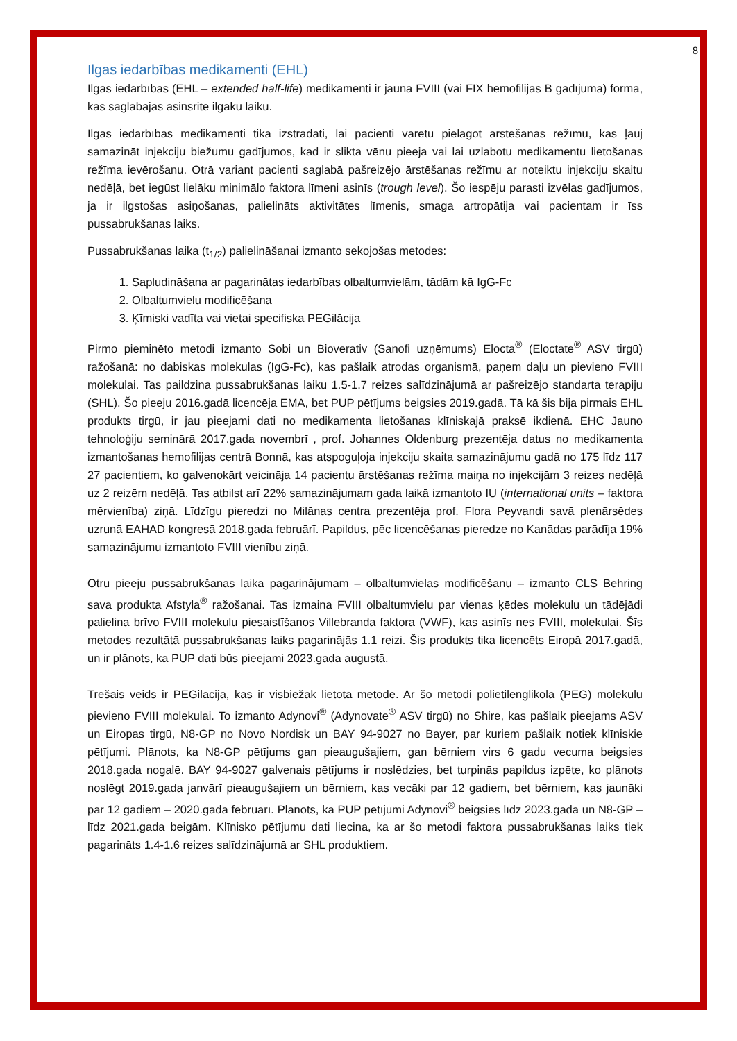8
Ilgas iedarbības medikamenti (EHL)
Ilgas iedarbības (EHL – extended half-life) medikamenti ir jauna FVIII (vai FIX hemofilijas B gadījumā) forma, kas saglabājas asinsritē ilgāku laiku.
Ilgas iedarbības medikamenti tika izstrādāti, lai pacienti varētu pielāgot ārstēšanas režīmu, kas ļauj samazināt injekciju biežumu gadījumos, kad ir slikta vēnu pieeja vai lai uzlabotu medikamentu lietošanas režīma ievērošanu. Otrā variant pacienti saglabā pašreizējo ārstēšanas režīmu ar noteiktu injekciju skaitu nedēļā, bet iegūst lielāku minimālo faktora līmeni asinīs (trough level). Šo iespēju parasti izvēlas gadījumos, ja ir ilgstošas asiņošanas, palielināts aktivitātes līmenis, smaga artropātija vai pacientam ir īss pussabrukšanas laiks.
Pussabrukšanas laika (t<sub>1/2</sub>) palielināšanai izmanto sekojošas metodes:
1. Sapludināšana ar pagarinātas iedarbības olbaltumvielām, tādām kā IgG-Fc
2. Olbaltumvielu modificēšana
3. Ķīmiski vadīta vai vietai specifiska PEGilācija
Pirmo pieminēto metodi izmanto Sobi un Bioverativ (Sanofi uzņēmums) Elocta<sup>®</sup> (Eloctate<sup>®</sup> ASV tirgū) ražošanā: no dabiskas molekulas (IgG-Fc), kas pašlaik atrodas organismā, paņem daļu un pievieno FVIII molekulai. Tas paildzina pussabrukšanas laiku 1.5-1.7 reizes salīdzinājumā ar pašreizējo standarta terapiju (SHL). Šo pieeju 2016.gadā licencēja EMA, bet PUP pētījums beigsies 2019.gadā. Tā kā šis bija pirmais EHL produkts tirgū, ir jau pieejami dati no medikamenta lietošanas klīniskajā praksē ikdienā. EHC Jauno tehnoloģiju seminārā 2017.gada novembrī , prof. Johannes Oldenburg prezentēja datus no medikamenta izmantošanas hemofilijas centrā Bonnā, kas atspoguļoja injekciju skaita samazinājumu gadā no 175 līdz 117 27 pacientiem, ko galvenokārt veicināja 14 pacientu ārstēšanas režīma maiņa no injekcijām 3 reizes nedēļā uz 2 reizēm nedēļā. Tas atbilst arī 22% samazinājumam gada laikā izmantoto IU (international units – faktora mērvienība) ziņā. Līdzīgu pieredzi no Milānas centra prezentēja prof. Flora Peyvandi savā plenārsēdes uzrunā EAHAD kongresā 2018.gada februārī. Papildus, pēc licencēšanas pieredze no Kanādas parādīja 19% samazinājumu izmantoto FVIII vienību ziņā.
Otru pieeju pussabrukšanas laika pagarinājumam – olbaltumvielas modificēšanu – izmanto CLS Behring sava produkta Afstyla<sup>®</sup> ražošanai. Tas izmaina FVIII olbaltumvielu par vienas ķēdes molekulu un tādējādi palielina brīvo FVIII molekulu piesaistīšanos Villebranda faktora (VWF), kas asinīs nes FVIII, molekulai. Šīs metodes rezultātā pussabrukšanas laiks pagarinājās 1.1 reizi. Šis produkts tika licencēts Eiropā 2017.gadā, un ir plānots, ka PUP dati būs pieejami 2023.gada augustā.
Trešais veids ir PEGilācija, kas ir visbiežāk lietotā metode. Ar šo metodi polietilēnglikola (PEG) molekulu pievieno FVIII molekulai. To izmanto Adynovi<sup>®</sup> (Adynovate<sup>®</sup> ASV tirgū) no Shire, kas pašlaik pieejams ASV un Eiropas tirgū, N8-GP no Novo Nordisk un BAY 94-9027 no Bayer, par kuriem pašlaik notiek klīniskie pētījumi. Plānots, ka N8-GP pētījums gan pieaugušajiem, gan bērniem virs 6 gadu vecuma beigsies 2018.gada nogalē. BAY 94-9027 galvenais pētījums ir noslēdzies, bet turpinās papildus izpēte, ko plānots noslēgt 2019.gada janvārī pieaugušajiem un bērniem, kas vecāki par 12 gadiem, bet bērniem, kas jaunāki par 12 gadiem – 2020.gada februārī. Plānots, ka PUP pētījumi Adynovi<sup>®</sup> beigsies līdz 2023.gada un N8-GP – līdz 2021.gada beigām. Klīnisko pētījumu dati liecina, ka ar šo metodi faktora pussabrukšanas laiks tiek pagarināts 1.4-1.6 reizes salīdzinājumā ar SHL produktiem.